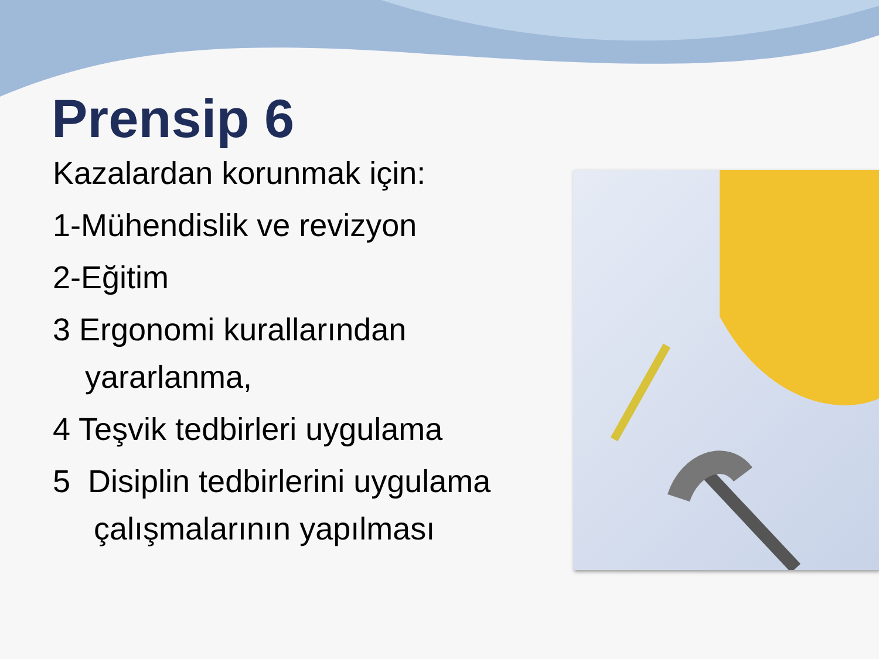Prensip 6
Kazalardan korunmak için:
1-Mühendislik ve revizyon
2-Eğitim
3 Ergonomi kurallarından yararlanma,
4 Teşvik tedbirleri uygulama
5 Disiplin tedbirlerini uygulama çalışmalarının yapılması